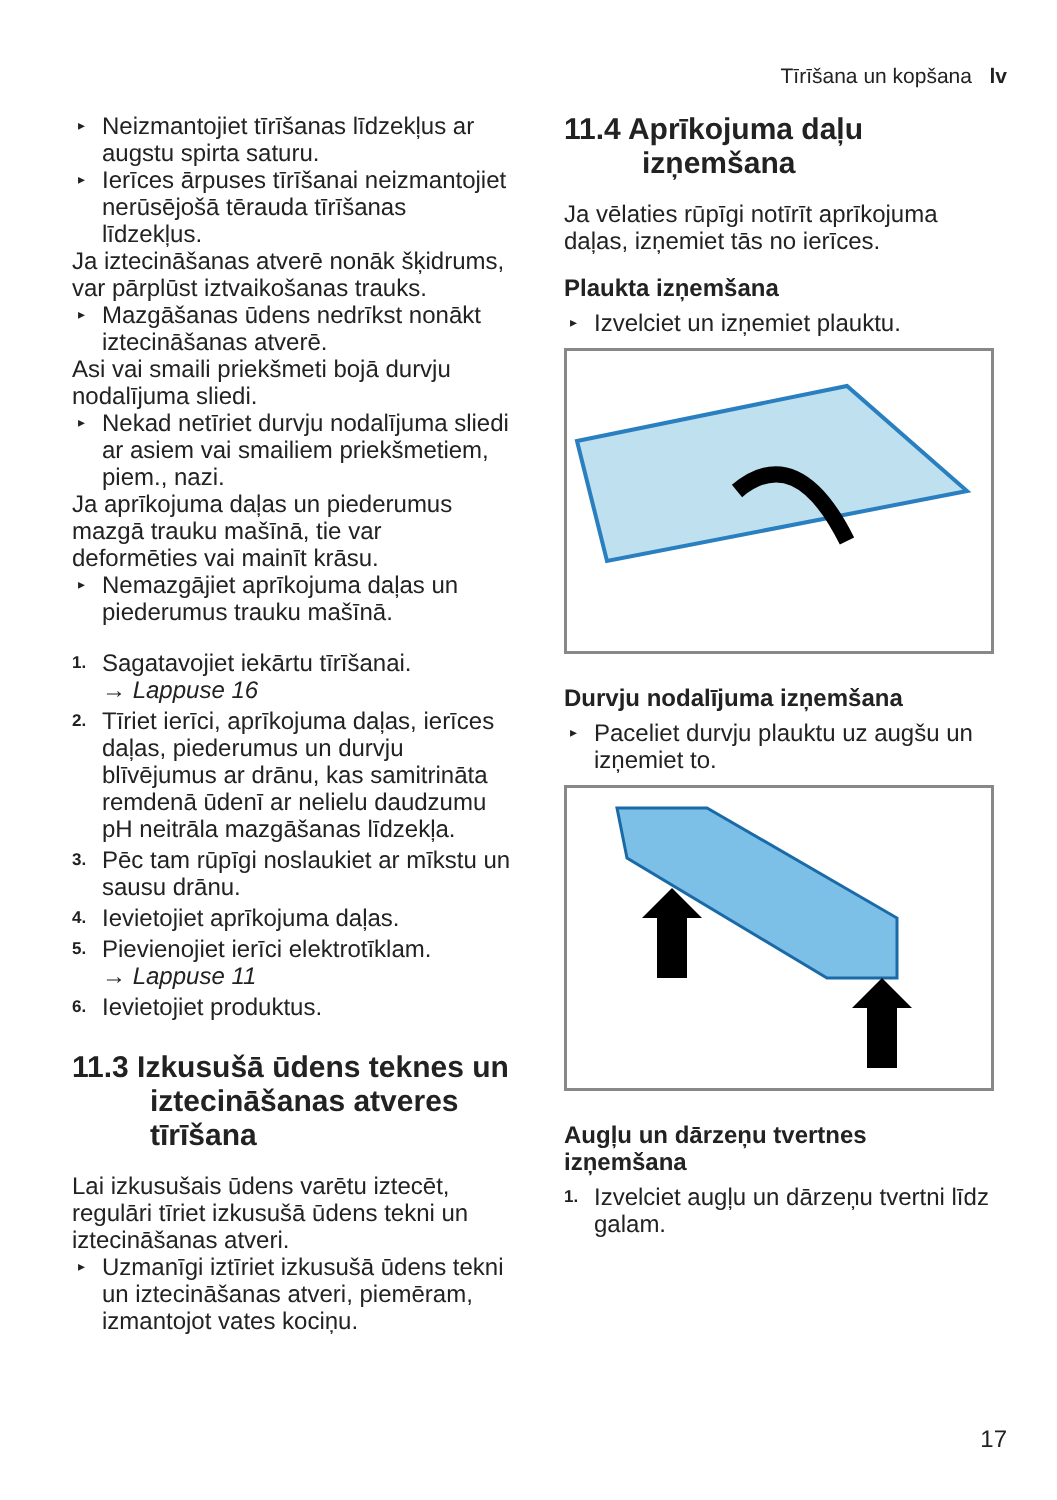Tīrīšana un kopšana lv
▸ Neizmantojiet tīrīšanas līdzekļus ar augstu spirta saturu.
▸ Ierīces ārpuses tīrīšanai neizmantojiet nerūsējošā tērauda tīrīšanas līdzekļus.
Ja iztecināšanas atverē nonāk šķidrums, var pārplūst iztvaikošanas trauks.
▸ Mazgāšanas ūdens nedrīkst nonākt iztecināšanas atverē.
Asi vai smaili priekšmeti bojā durvju nodalījuma sliedi.
▸ Nekad netīriet durvju nodalījuma sliedi ar asiem vai smailiem priekšmetiem, piem., nazi.
Ja aprīkojuma daļas un piederumus mazgā trauku mašīnā, tie var deformēties vai mainīt krāsu.
▸ Nemazgājiet aprīkojuma daļas un piederumus trauku mašīnā.
1. Sagatavojiet iekārtu tīrīšanai.
→ Lappuse 16
2. Tīriet ierīci, aprīkojuma daļas, ierīces daļas, piederumus un durvju blīvējumus ar drānu, kas samitrināta remdenā ūdenī ar nelielu daudzumu pH neitrāla mazgāšanas līdzekļa.
3. Pēc tam rūpīgi noslaukiet ar mīkstu un sausu drānu.
4. Ievietojiet aprīkojuma daļas.
5. Pievienojiet ierīci elektrotīklam.
→ Lappuse 11
6. Ievietojiet produktus.
11.3 Izkusušā ūdens teknes un iztecināšanas atveres tīrīšana
Lai izkusušais ūdens varētu iztecēt, regulāri tīriet izkusušā ūdens tekni un iztecināšanas atveri.
▸ Uzmanīgi iztīriet izkusušā ūdens tekni un iztecināšanas atveri, piemēram, izmantojot vates kociņu.
11.4 Aprīkojuma daļu izņemšana
Ja vēlaties rūpīgi notīrīt aprīkojuma daļas, izņemiet tās no ierīces.
Plaukta izņemšana
▸ Izvelciet un izņemiet plauktu.
Durvju nodalījuma izņemšana
▸ Paceliet durvju plauktu uz augšu un izņemiet to.
Augļu un dārzeņu tvertnes izņemšana
1. Izvelciet augļu un dārzeņu tvertni līdz galam.
17